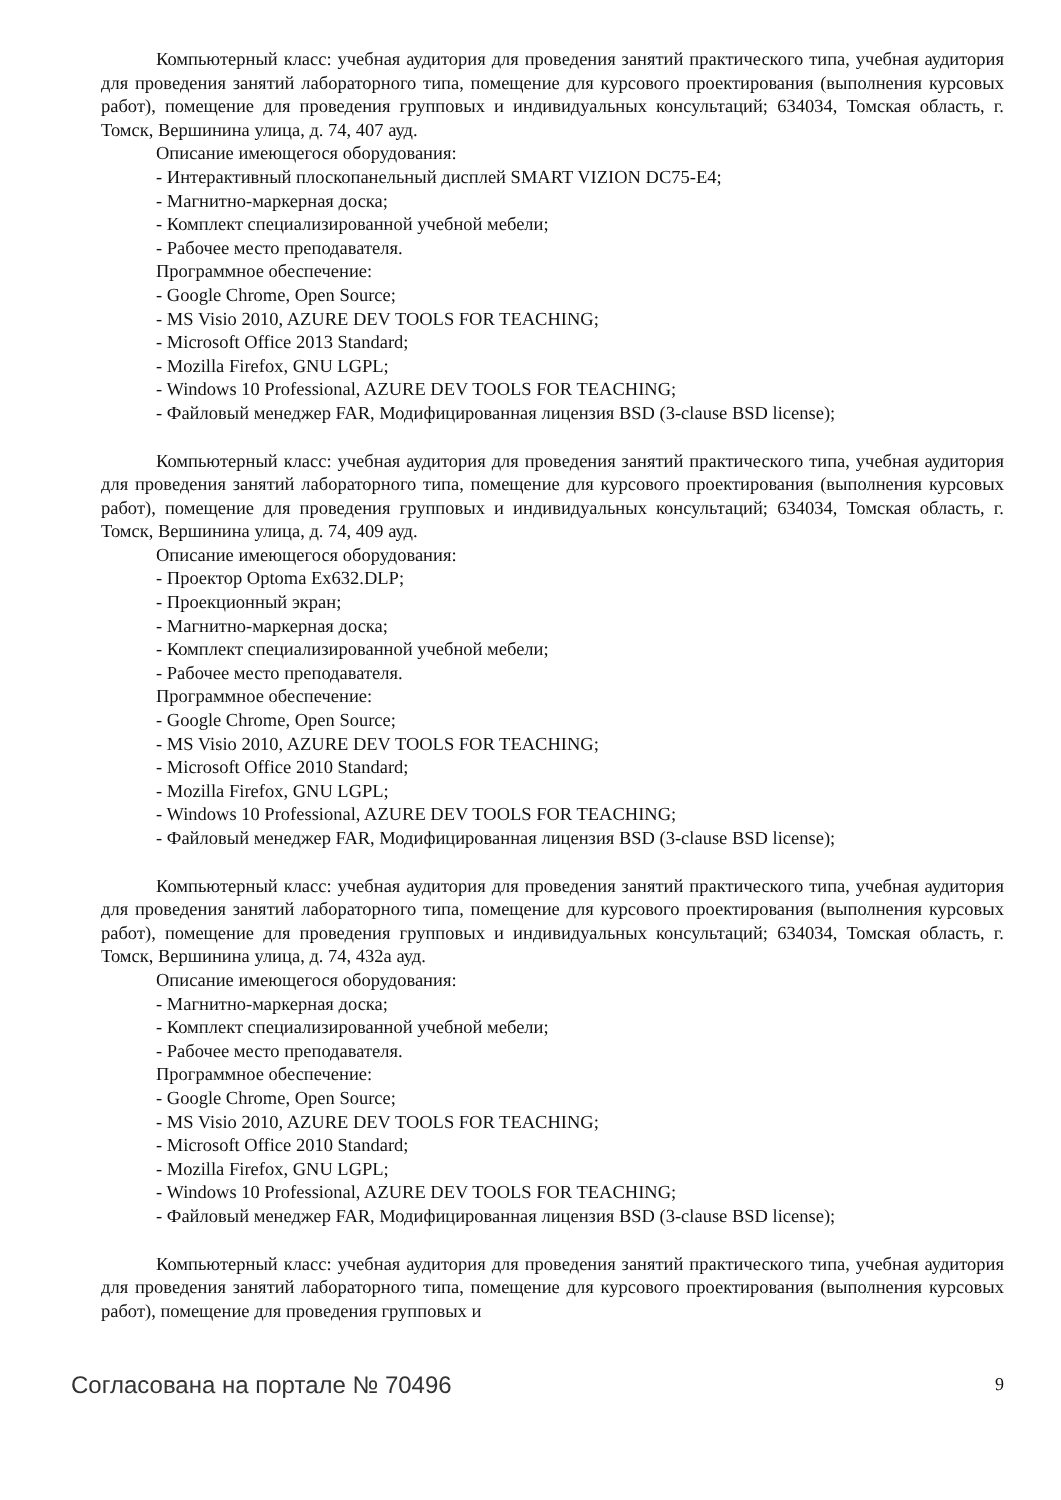Компьютерный класс: учебная аудитория для проведения занятий практического типа, учебная аудитория для проведения занятий лабораторного типа, помещение для курсового проектирования (выполнения курсовых работ), помещение для проведения групповых и индивидуальных консультаций; 634034, Томская область, г. Томск, Вершинина улица, д. 74, 407 ауд.
Описание имеющегося оборудования:
- Интерактивный плоскопанельный дисплей SMART VIZION DC75-E4;
- Магнитно-маркерная доска;
- Комплект специализированной учебной мебели;
- Рабочее место преподавателя.
Программное обеспечение:
- Google Chrome, Open Source;
- MS Visio 2010, AZURE DEV TOOLS FOR TEACHING;
- Microsoft Office 2013 Standard;
- Mozilla Firefox, GNU LGPL;
- Windows 10 Professional, AZURE DEV TOOLS FOR TEACHING;
- Файловый менеджер FAR, Модифицированная лицензия BSD (3-clause BSD license);
Компьютерный класс: учебная аудитория для проведения занятий практического типа, учебная аудитория для проведения занятий лабораторного типа, помещение для курсового проектирования (выполнения курсовых работ), помещение для проведения групповых и индивидуальных консультаций; 634034, Томская область, г. Томск, Вершинина улица, д. 74, 409 ауд.
Описание имеющегося оборудования:
- Проектор Optoma Ex632.DLP;
- Проекционный экран;
- Магнитно-маркерная доска;
- Комплект специализированной учебной мебели;
- Рабочее место преподавателя.
Программное обеспечение:
- Google Chrome, Open Source;
- MS Visio 2010, AZURE DEV TOOLS FOR TEACHING;
- Microsoft Office 2010 Standard;
- Mozilla Firefox, GNU LGPL;
- Windows 10 Professional, AZURE DEV TOOLS FOR TEACHING;
- Файловый менеджер FAR, Модифицированная лицензия BSD (3-clause BSD license);
Компьютерный класс: учебная аудитория для проведения занятий практического типа, учебная аудитория для проведения занятий лабораторного типа, помещение для курсового проектирования (выполнения курсовых работ), помещение для проведения групповых и индивидуальных консультаций; 634034, Томская область, г. Томск, Вершинина улица, д. 74, 432а ауд.
Описание имеющегося оборудования:
- Магнитно-маркерная доска;
- Комплект специализированной учебной мебели;
- Рабочее место преподавателя.
Программное обеспечение:
- Google Chrome, Open Source;
- MS Visio 2010, AZURE DEV TOOLS FOR TEACHING;
- Microsoft Office 2010 Standard;
- Mozilla Firefox, GNU LGPL;
- Windows 10 Professional, AZURE DEV TOOLS FOR TEACHING;
- Файловый менеджер FAR, Модифицированная лицензия BSD (3-clause BSD license);
Компьютерный класс: учебная аудитория для проведения занятий практического типа, учебная аудитория для проведения занятий лабораторного типа, помещение для курсового проектирования (выполнения курсовых работ), помещение для проведения групповых и
Согласована на портале № 70496 9